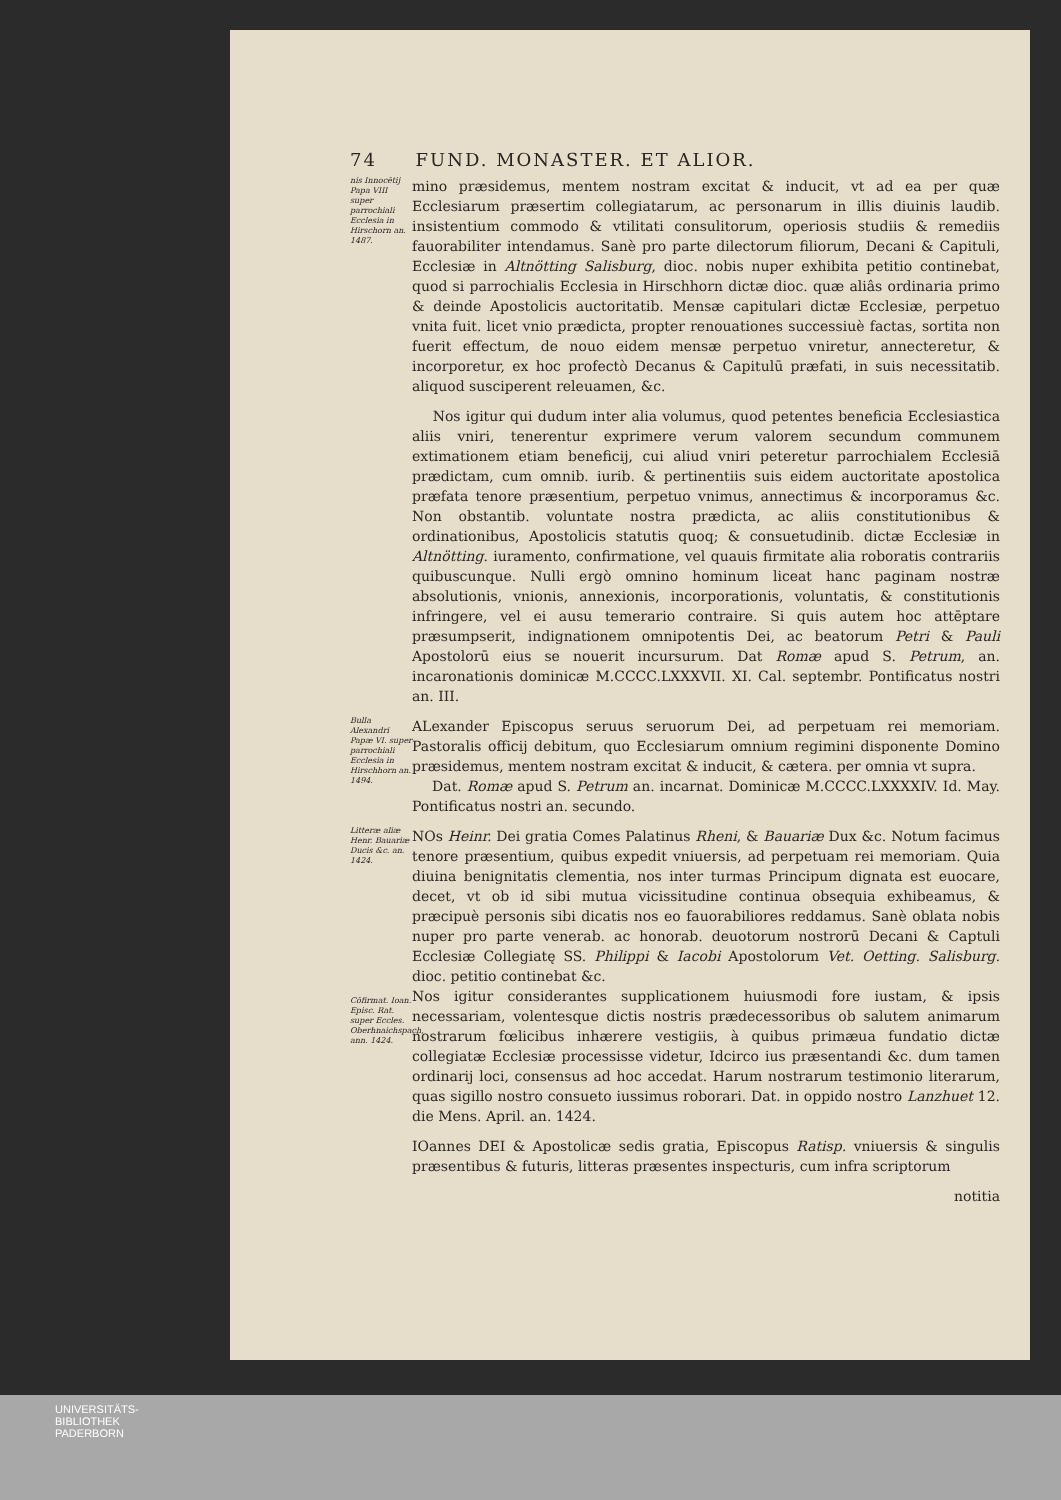74 FUND. MONASTER. ET ALIOR.
nis Innocētij Papa VIII super parrochiali Ecclesia in Hirschorn an. 1487.
mino præsidemus, mentem nostram excitat & inducit, vt ad ea per quæ Ecclesiarum præsertim collegiatarum, ac personarum in illis diuinis laudib. insistentium commodo & vtilitati consulitorum, operiosis studiis & remediis fauorabiliter intendamus. Sanè pro parte dilectorum filiorum, Decani & Capituli, Ecclesiæ in Altnötting Salisburg, dioc. nobis nuper exhibita petitio continebat, quod si parrochialis Ecclesia in Hirschhorn dictæ dioc. quæ aliâs ordinaria primo & deinde Apostolicis auctoritatib. Mensæ capitulari dictæ Ecclesiæ, perpetuo vnita fuit. licet vnio prædicta, propter renouationes successiuè factas, sortita non fuerit effectum, de nouo eidem mensæ perpetuo vniretur, annecteretur, & incorporetur, ex hoc profectò Decanus & Capitulū præfati, in suis necessitatib. aliquod susciperent releuamen, &c.
Nos igitur qui dudum inter alia volumus, quod petentes beneficia Ecclesiastica aliis vniri, tenerentur exprimere verum valorem secundum communem extimationem etiam beneficij, cui aliud vniri peteretur parrochialem Ecclesiā prædictam, cum omnib. iurib. & pertinentiis suis eidem auctoritate apostolica præfata tenore præsentium, perpetuo vnimus, annectimus & incorporamus &c. Non obstantib. voluntate nostra prædicta, ac aliis constitutionibus & ordinationibus, Apostolicis statutis quoq; & consuetudinib. dictæ Ecclesiæ in Altnötting. iuramento, confirmatione, vel quauis firmitate alia roboratis contrariis quibuscunque. Nulli ergò omnino hominum liceat hanc paginam nostræ absolutionis, vnionis, annexionis, incorporationis, voluntatis, & constitutionis infringere, vel ei ausu temerario contraire. Si quis autem hoc attēptare præsumpserit, indignationem omnipotentis Dei, ac beatorum Petri & Pauli Apostolorū eius se nouerit incursurum. Dat Romæ apud S. Petrum, an. incaronationis dominicæ M.CCCC.LXXXVII. XI. Cal. septembr. Pontificatus nostri an. III.
Bulla Alexandri Papæ VI. super parrochiali Ecclesia in Hirschhorn an. 1494.
ALexander Episcopus seruus seruorum Dei, ad perpetuam rei memoriam. Pastoralis officij debitum, quo Ecclesiarum omnium regimini disponente Domino præsidemus, mentem nostram excitat & inducit, & cætera. per omnia vt supra.
Dat. Romæ apud S. Petrum an. incarnat. Dominicæ M.CCCC.LXXXXIV. Id. May. Pontificatus nostri an. secundo.
Litteræ aliæ Henr. Bauariæ Ducis &c. an. 1424.
Cōfirmat. Ioan. Episc. Rat. super Eccles. Oberhnaichspach, ann. 1424.
NOs Heinr. Dei gratia Comes Palatinus Rheni, & Bauariæ Dux &c. Notum facimus tenore præsentium, quibus expedit vniuersis, ad perpetuam rei memoriam. Quia diuina benignitatis clementia, nos inter turmas Principum dignata est euocare, decet, vt ob id sibi mutua vicissitudine continua obsequia exhibeamus, & præcipuè personis sibi dicatis nos eo fauorabiliores reddamus. Sanè oblata nobis nuper pro parte venerab. ac honorab. deuotorum nostrorū Decani & Captuli Ecclesiæ Collegiatę SS. Philippi & Iacobi Apostolorum Vet. Oetting. Salisburg. dioc. petitio continebat &c.
Nos igitur considerantes supplicationem huiusmodi fore iustam, & ipsis necessariam, volentesque dictis nostris prædecessoribus ob salutem animarum nostrarum fœlicibus inhærere vestigiis, à quibus primæua fundatio dictæ collegiatæ Ecclesiæ processisse videtur, Idcirco ius præsentandi &c. dum tamen ordinarij loci, consensus ad hoc accedat. Harum nostrarum testimonio literarum, quas sigillo nostro consueto iussimus roborari. Dat. in oppido nostro Lanzhuet 12. die Mens. April. an. 1424.
IOannes DEI & Apostolicæ sedis gratia, Episcopus Ratisp. vniuersis & singulis præsentibus & futuris, litteras præsentes inspecturis, cum infra scriptorum
notitia
UNIVERSITÄTS-
BIBLIOTHEK
PADERBORN